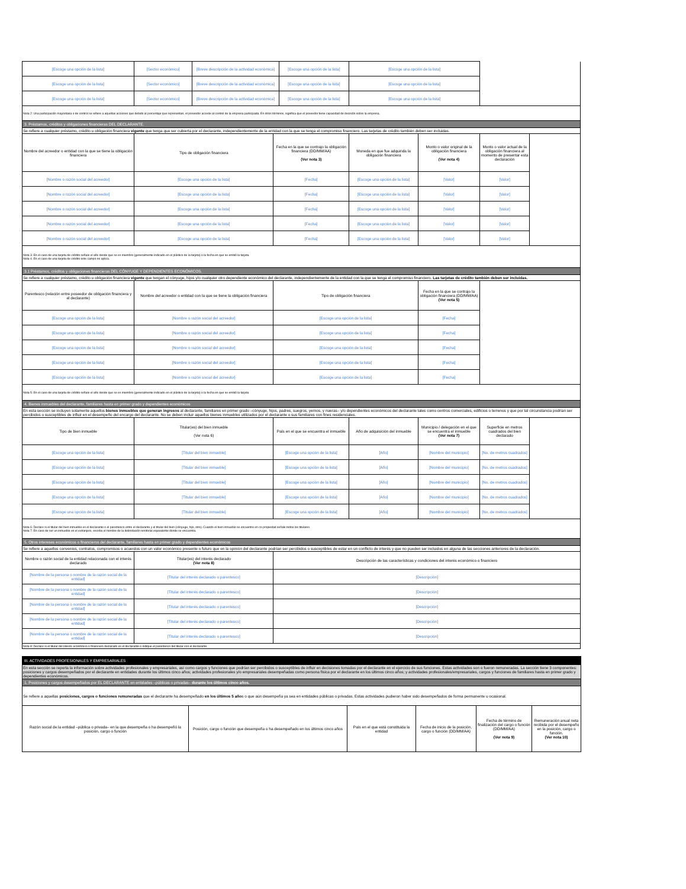| [Escoge una opción de la lista] | [Sector económico] | [Breve descripción de la actividad económica] | | [Escoge una opción de la lista] | [Escoge una opción de la lista] | | | |
| [Escoge una opción de la lista] | [Sector económico] | [Breve descripción de la actividad económica] | | [Escoge una opción de la lista] | [Escoge una opción de la lista] | | | |
| [Escoge una opción de la lista] | [Sector económico] | [Breve descripción de la actividad económica] | | [Escoge una opción de la lista] | [Escoge una opción de la lista] | | | |
| Nota 2: Una participación mayoritaria o de control se refiere a aquellas acciones que debido al porcentaje que representan, el poseedor accede al control de la empresa participada. En otros términos, significa que el poseedor tiene capacidad de decisión sobre la empresa. | | | | | | | | |
| 3. Préstamos, créditos y obligaciones financieras DEL DECLARANTE. | | | | | | | | |
| Se refiere a cualquier préstamo, crédito u obligación financiera vigente que tenga que ser cubierta por el declarante, independientemente de la entidad con la que se tenga el compromiso financiero. Las tarjetas de crédito también deben ser incluidas. | | | | | | | | |
| Nombre del acreedor o entidad con la que se tiene la obligación financiera | Tipo de obligación financiera | | Fecha en la que se contrajo la obligación financiera (DD/MM/AA) (Ver nota 3) | | Moneda en que fue adquirida la obligación financiera | Monto o valor original de la obligación financiera (Ver nota 4) | Monto o valor actual de la obligación financiera al momento de presentar esta declaración | |
| [Nombre o razón social del acreedor] | [Escoge una opción de la lista] | | [Fecha] | | [Escoge una opción de la lista] | [Valor] | [Valor] | |
| [Nombre o razón social del acreedor] | [Escoge una opción de la lista] | | [Fecha] | | [Escoge una opción de la lista] | [Valor] | [Valor] | |
| [Nombre o razón social del acreedor] | [Escoge una opción de la lista] | | [Fecha] | | [Escoge una opción de la lista] | [Valor] | [Valor] | |
| [Nombre o razón social del acreedor] | [Escoge una opción de la lista] | | [Fecha] | | [Escoge una opción de la lista] | [Valor] | [Valor] | |
| [Nombre o razón social del acreedor] | [Escoge una opción de la lista] | | [Fecha] | | [Escoge una opción de la lista] | [Valor] | [Valor] | |
| Nota 3: En el caso de una tarjeta de crédito señale el año desde que se es miembro (generalmente indicado en el plástico de la tarjeta) o la fecha en que se emitió la tarjeta. Nota 4: En el caso de una tarjeta de crédito este campo no aplica. | | | | | | | | |
| 3.1 Préstamos, créditos y obligaciones financieras DEL CÓNYUGE Y DEPENDIENTES ECONÓMICOS. | | | | | | | | |
| Se refiere a cualquier préstamo, crédito u obligación financiera vigente que tengan el cónyuge, hijos y/o cualquier otro dependiente económico del declarante, independientemente de la entidad con la que se tenga el compromiso financiero. Las tarjetas de crédito también deben ser incluidas. | | | | | | | | |
| Parentesco (relación entre poseedor de obligación financiera y el declarante) | Nombre del acreedor o entidad con la que se tiene la obligación financiera | | Tipo de obligación financiera | | | Fecha en la que se contrajo la obligación financiera (DD/MM/AA) (Ver nota 5) | | |
| [Escoge una opción de la lista] | [Nombre o razón social del acreedor] | | [Escoge una opción de la lista] | | | [Fecha] | | |
| [Escoge una opción de la lista] | [Nombre o razón social del acreedor] | | [Escoge una opción de la lista] | | | [Fecha] | | |
| [Escoge una opción de la lista] | [Nombre o razón social del acreedor] | | [Escoge una opción de la lista] | | | [Fecha] | | |
| [Escoge una opción de la lista] | [Nombre o razón social del acreedor] | | [Escoge una opción de la lista] | | | [Fecha] | | |
| [Escoge una opción de la lista] | [Nombre o razón social del acreedor] | | [Escoge una opción de la lista] | | | [Fecha] | | |
| Nota 5: En el caso de una tarjeta de crédito señale el año desde que se es miembro (generalmente indicado en el plástico de la tarjeta) o la fecha en que se emitió la tarjeta | | | | | | | | |
| 4. Bienes inmuebles del declarante, familiares hasta en primer grado y dependientes económicos | | | | | | | | |
| En esta sección se incluyen solamente aquellos bienes inmuebles que generan ingresos al declarante, familiares en primer grado –cónyuge, hijos, padres, suegros, yernos, y nueras– y/o dependientes económicos del declarante tales como centros comerciales, edificios o terrenos y que por tal circunstancia podrían ser percibidos o susceptibles de influir en el desempeño del encargo del declarante. No se deben incluir aquellos bienes inmuebles utilizados por el declarante o sus familiares con fines residenciales. | | | | | | | | |
| Tipo de bien inmueble | Titular(es) del bien inmueble (Ver nota 6) | | País en el que se encuentra el inmueble | | Año de adquisición del inmueble | Municipio / delegación en el que se encuentra el inmueble (Ver nota 7) | Superficie en metros cuadrados del bien declarado | |
| [Escoge una opción de la lista] | [Titular del bien inmueble] | | [Escoge una opción de la lista] | | [Año] | [Nombre del municipio] | [No. de metros cuadrados] | |
| [Escoge una opción de la lista] | [Titular del bien inmueble] | | [Escoge una opción de la lista] | | [Año] | [Nombre del municipio] | [No. de metros cuadrados] | |
| [Escoge una opción de la lista] | [Titular del bien inmueble] | | [Escoge una opción de la lista] | | [Año] | [Nombre del municipio] | [No. de metros cuadrados] | |
| [Escoge una opción de la lista] | [Titular del bien inmueble] | | [Escoge una opción de la lista] | | [Año] | [Nombre del municipio] | [No. de metros cuadrados] | |
| [Escoge una opción de la lista] | [Titular del bien inmueble] | | [Escoge una opción de la lista] | | [Año] | [Nombre del municipio] | [No. de metros cuadrados] | |
| Nota 6: Declare si el titular del bien inmueble es el declarante o el parentesco entre el declarante y el titular del bien (cónyuge, hijo, otro). Cuando el bien inmueble se encuentre en co-propiedad señale todos los titulares. Nota 7: En caso de ser un inmueble en el extranjero, escriba el nombre de la delimitación territorial equivalente donde se encuentra. | | | | | | | | |
| 5. Otros intereses económicos o financieros del declarante, familiares hasta en primer grado y dependientes económicos | | | | | | | | |
| Se refiere a aquellos convenios, contratos, compromisos o acuerdos con un valor económico presente o futuro que en la opinión del declarante podrían ser percibidos o susceptibles de estar en un conflicto de interés y que no pueden ser incluidos en alguna de las secciones anteriores de la declaración. | | | | | | | | |
| Nombre o razón social de la entidad relacionada con el interés declarado | Titular(es) del interés declarado (Ver nota 8) | | Descripción de las características y condiciones del interés económico o financiero | | | | | |
| [Nombre de la persona o nombre de la razón social de la entidad] | [Titular del interés declarado o parentesco] | | [Descripción] | | | | | |
| [Nombre de la persona o nombre de la razón social de la entidad] | [Titular del interés declarado o parentesco] | | [Descripción] | | | | | |
| [Nombre de la persona o nombre de la razón social de la entidad] | [Titular del interés declarado o parentesco] | | [Descripción] | | | | | |
| [Nombre de la persona o nombre de la razón social de la entidad] | [Titular del interés declarado o parentesco] | | [Descripción] | | | | | |
| [Nombre de la persona o nombre de la razón social de la entidad] | [Titular del interés declarado o parentesco] | | [Descripción] | | | | | |
| Nota 8: Declare si el titular del interés económico o financiero declarado es el declarante o indique el parentesco del titular con el declarante. | | | | | | | | |
| III. ACTIVIDADES PROFESIONALES Y EMPRESARIALES | | | | | |
| En esta sección se reporta la información sobre actividades profesionales y empresariales, así como cargos y funciones que podrían ser percibidos o susceptibles de influir en decisiones tomadas por el declarante en el ejercicio de sus funciones. Estas actividades son o fueron remuneradas. La sección tiene 3 componentes: posiciones y cargos desempeñados por el declarante en entidades durante los últimos cinco años; actividades profesionales y/o empresariales desempeñadas como persona física por el declarante en los últimos cinco años; y actividades profesionales/empresariales, cargos y funciones de familiares hasta en primer grado y dependientes económicos. | | | | | |
| 1. Posiciones y cargos desempeñados por EL DECLARANTE en entidades –públicas o privadas– durante los últimos cinco años. | | | | | |
| Se refiere a aquellas posiciones, cargos o funciones remuneradas que el declarante ha desempeñado en los últimos 5 año s o que aún desempeña ya sea en entidades públicas o privadas. Estas actividades pudieron haber sido desempeñados de forma permanente u ocasional. | | | | | |
| Razón social de la entidad –pública o privada– en la que desempeña o ha desempeñó la posición, cargo o función | Posición, cargo o función que desempeña o ha desempeñado en los últimos cinco años | País en el que está constituida la entidad | Fecha de inicio de la posición, cargo o función (DD/MM/AA) | Fecha de término de finalización del cargo o función (DD/MM/AA) (Ver nota 9) | Remuneración anual neta recibida por el desempeño en la posición, cargo o función. (Ver nota 10) |